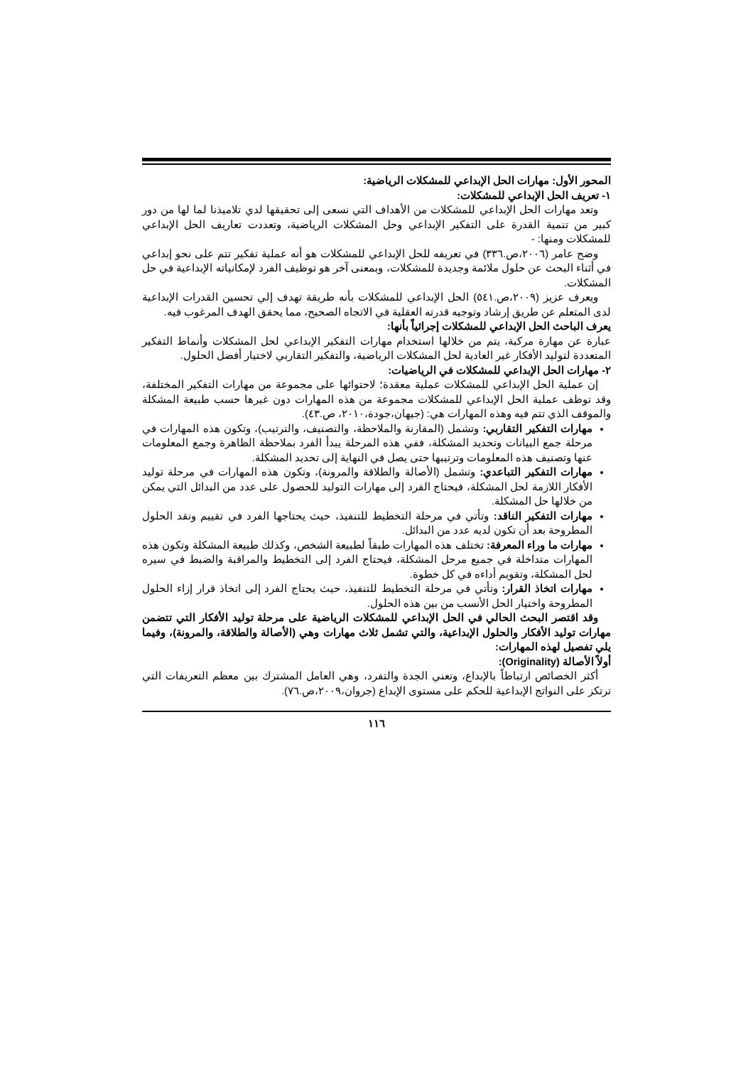المحور الأول: مهارات الحل الإبداعي للمشكلات الرياضية:
١- تعريف الحل الإبداعي للمشكلات:
وتعد مهارات الحل الإبداعي للمشكلات من الأهداف التي نسعى إلى تحقيقها لدي تلاميذنا لما لها من دور كبير من تنمية القدرة على التفكير الإبداعي وحل المشكلات الرياضية، وتعددت تعاريف الحل الإبداعي للمشكلات ومنها: -
وضح عامر (٢٠٠٦،ص.٣٣٦) في تعريفه للحل الإبداعي للمشكلات هو أنه عملية تفكير تتم على نحو إبداعي في أثناء البحث عن حلول ملائمة وجديدة للمشكلات، وبمعنى آخر هو توظيف الفرد لإمكانياته الإبداعية في حل المشكلات.
ويعرف عزيز (٢٠٠٩،ص.٥٤١) الحل الإبداعي للمشكلات بأنه طريقة تهدف إلي تحسين القدرات الإبداعية لدى المتعلم عن طريق إرشاد وتوجيه قدرته العقلية في الاتجاه الصحيح، مما يحقق الهدف المرغوب فيه.
يعرف الباحث الحل الإبداعي للمشكلات إجرائياً بأنها:
عبارة عن مهارة مركبة، يتم من خلالها استخدام مهارات التفكير الإبداعي لحل المشكلات وأنماط التفكير المتعددة لتوليد الأفكار غير العادية لحل المشكلات الرياضية، والتفكير التقاربي لاختيار أفضل الحلول.
٢- مهارات الحل الإبداعي للمشكلات في الرياضيات:
إن عملية الحل الإبداعي للمشكلات عملية معقدة؛ لاحتوائها على مجموعة من مهارات التفكير المختلفة، وقد توظف عملية الحل الإبداعي للمشكلات مجموعة من هذه المهارات دون غيرها حسب طبيعة المشكلة والموقف الذي تتم فيه وهذه المهارات هي: (جيهان،جودة،٢٠١٠، ص.٤٣).
مهارات التفكير التقاربي: وتشمل (المقارنة والملاحظة، والتصنيف، والترتيب)، وتكون هذه المهارات في مرحلة جمع البيانات وتحديد المشكلة، ففي هذه المرحلة يبدأ الفرد بملاحظة الظاهرة وجمع المعلومات عنها وتصنيف هذه المعلومات وترتيبها حتى يصل في النهاية إلى تحديد المشكلة.
مهارات التفكير التباعدي: وتشمل (الأصالة والطلاقة والمرونة)، وتكون هذه المهارات في مرحلة توليد الأفكار اللازمة لحل المشكلة، فيحتاج الفرد إلى مهارات التوليد للحصول على عدد من البدائل التي يمكن من خلالها حل المشكلة.
مهارات التفكير الناقد: وتأتي في مرحلة التخطيط للتنفيذ، حيث يحتاجها الفرد في تقييم ونقد الحلول المطروحة بعد أن تكون لديه عدد من البدائل.
مهارات ما وراء المعرفة: تختلف هذه المهارات طبقاً لطبيعة الشخص، وكذلك طبيعة المشكلة وتكون هذه المهارات متداخلة في جميع مرحل المشكلة، فيحتاج الفرد إلى التخطيط والمراقبة والضبط في سيره لحل المشكلة، وتقويم أداءه في كل خطوة.
مهارات اتخاذ القرار: وتأتي في مرحلة التخطيط للتنفيذ، حيث يحتاج الفرد إلى اتخاذ قرار إزاء الحلول المطروحة واختيار الحل الأنسب من بين هذه الحلول.
وقد اقتصر البحث الحالي في الحل الإبداعي للمشكلات الرياضية على مرحلة توليد الأفكار التي تتضمن مهارات توليد الأفكار والحلول الإبداعية، والتي تشمل ثلاث مهارات وهي (الأصالة والطلاقة، والمرونة)، وفيما يلي تفصيل لهذه المهارات:
أولاً الأصالة (Originality):
أكثر الخصائص ارتباطاً بالإبداع، وتعني الجدة والتفرد، وهي العامل المشترك بين معظم التعريفات التي ترتكز على النواتج الإبداعية للحكم على مستوى الإبداع (جروان،٢٠٠٩،ص.٧٦).
١١٦